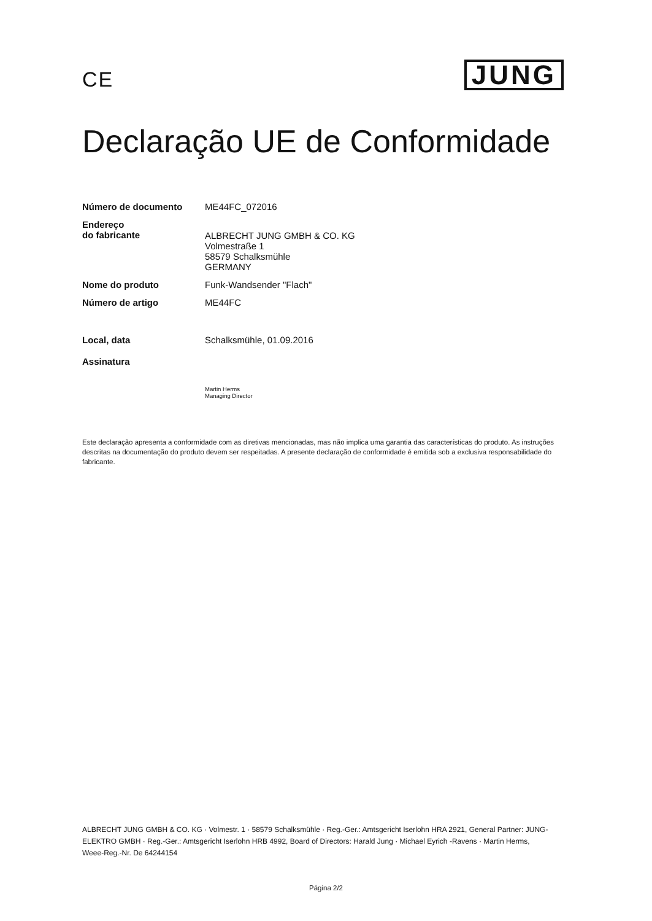CE
JUNG
Declaração UE de Conformidade
Número de documento ME44FC_072016
Endereço
do fabricante
ALBRECHT JUNG GMBH & CO. KG
Volmestraße 1
58579 Schalksmühle
GERMANY
Nome do produto Funk-Wandsender "Flach"
Número de artigo ME44FC
Local, data Schalksmühle, 01.09.2016
Assinatura
Martin Herms
Managing Director
Este declaração apresenta a conformidade com as diretivas mencionadas, mas não implica uma garantia das características do produto. As instruções descritas na documentação do produto devem ser respeitadas. A presente declaração de conformidade é emitida sob a exclusiva responsabilidade do fabricante.
ALBRECHT JUNG GMBH & CO. KG · Volmestr. 1 · 58579 Schalksmühle · Reg.-Ger.: Amtsgericht Iserlohn HRA 2921, General Partner: JUNG-ELEKTRO GMBH · Reg.-Ger.: Amtsgericht Iserlohn HRB 4992, Board of Directors: Harald Jung · Michael Eyrich -Ravens · Martin Herms, Weee-Reg.-Nr. De 64244154
Página 2/2